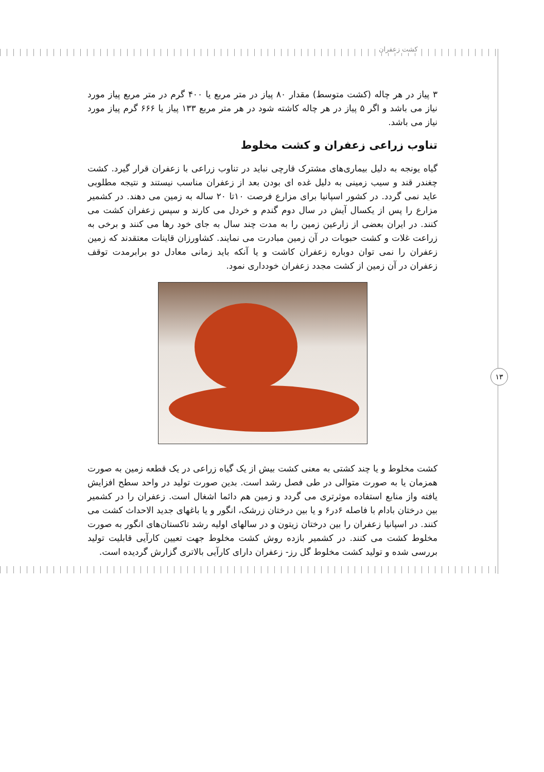کشت زعفران
۱۳
۳ پیاز در هر چاله (کشت متوسط) مقدار ۸۰ پیاز در متر مربع یا ۴۰۰ گرم در متر مربع پیاز مورد نیاز می باشد و اگر ۵ پیاز در هر چاله کاشته شود در هر متر مربع ۱۳۳ پیاز یا ۶۶۶ گرم پیاز مورد نیاز می باشد.
تناوب زراعی زعفران و کشت مخلوط
گیاه یونجه به دلیل بیماری‌های مشترک قارچی نباید در تناوب زراعی با زعفران قرار گیرد. کشت چغندر قند و سیب زمینی به دلیل غده ای بودن بعد از زعفران مناسب نیستند و نتیجه مطلوبی عاید نمی گردد. در کشور اسپانیا برای مزارع فرصت ۱۰تا ۲۰ ساله به زمین می دهند. در کشمیر مزارع را پس از یکسال آیش در سال دوم گندم و خردل می کارند و سپس زعفران کشت می کنند. در ایران بعضی از زارعین زمین را به مدت چند سال به جای خود رها می کنند و برخی به زراعت غلات و کشت حبوبات در آن زمین مبادرت می نمایند. کشاورزان قاینات معتقدند که زمین زعفران را نمی توان دوباره زعفران کاشت و یا آنکه باید زمانی معادل دو برابرمدت توقف زعفران در آن زمین از کشت مجدد زعفران خودداری نمود.
کشت مخلوط و یا چند کشتی به معنی کشت بیش از یک گیاه زراعی در یک قطعه زمین به صورت همزمان یا به صورت متوالی در طی فصل رشد است. بدین صورت تولید در واحد سطح افزایش یافته واز منابع استفاده موثرتری می گردد و زمین هم دائما اشغال است. زعفران را در کشمیر بین درختان بادام با فاصله ۶در۶ و یا بین درختان زرشک، انگور و یا باغهای جدید الاحداث کشت می کنند. در اسپانیا زعفران را بین درختان زیتون و در سالهای اولیه رشد تاکستان‌های انگور به صورت مخلوط کشت می کنند. در کشمیر بازده روش کشت مخلوط جهت تعیین کارآیی قابلیت تولید بررسی شده و تولید کشت مخلوط گل رز- زعفران دارای کارآیی بالاتری گزارش گردیده است.